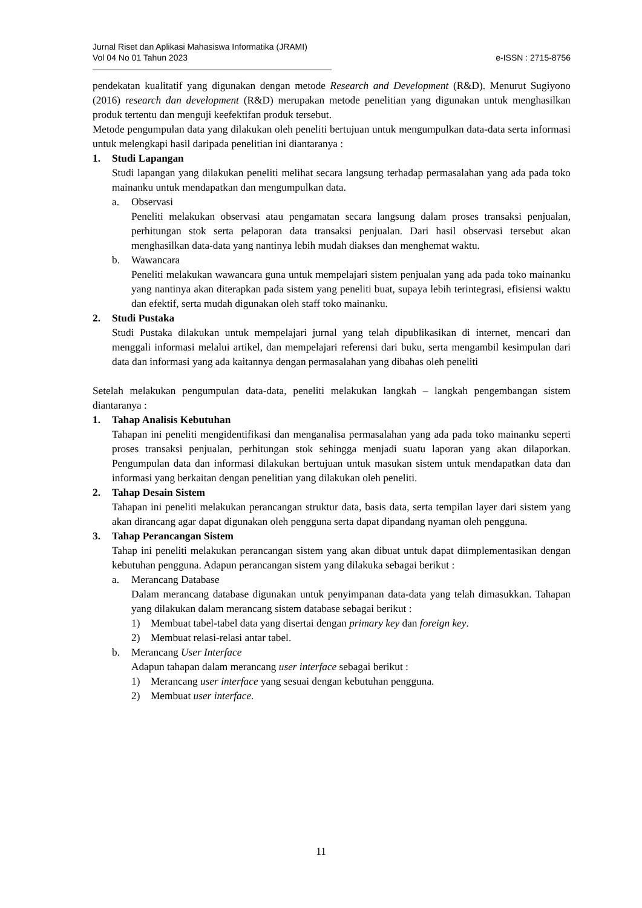Jurnal Riset dan Aplikasi Mahasiswa Informatika (JRAMI)
Vol 04 No 01 Tahun 2023
e-ISSN : 2715-8756
pendekatan kualitatif yang digunakan dengan metode Research and Development (R&D). Menurut Sugiyono (2016) research dan development (R&D) merupakan metode penelitian yang digunakan untuk menghasilkan produk tertentu dan menguji keefektifan produk tersebut.
Metode pengumpulan data yang dilakukan oleh peneliti bertujuan untuk mengumpulkan data-data serta informasi untuk melengkapi hasil daripada penelitian ini diantaranya :
1. Studi Lapangan
Studi lapangan yang dilakukan peneliti melihat secara langsung terhadap permasalahan yang ada pada toko mainanku untuk mendapatkan dan mengumpulkan data.
a. Observasi
Peneliti melakukan observasi atau pengamatan secara langsung dalam proses transaksi penjualan, perhitungan stok serta pelaporan data transaksi penjualan. Dari hasil observasi tersebut akan menghasilkan data-data yang nantinya lebih mudah diakses dan menghemat waktu.
b. Wawancara
Peneliti melakukan wawancara guna untuk mempelajari sistem penjualan yang ada pada toko mainanku yang nantinya akan diterapkan pada sistem yang peneliti buat, supaya lebih terintegrasi, efisiensi waktu dan efektif, serta mudah digunakan oleh staff toko mainanku.
2. Studi Pustaka
Studi Pustaka dilakukan untuk mempelajari jurnal yang telah dipublikasikan di internet, mencari dan menggali informasi melalui artikel, dan mempelajari referensi dari buku, serta mengambil kesimpulan dari data dan informasi yang ada kaitannya dengan permasalahan yang dibahas oleh peneliti
Setelah melakukan pengumpulan data-data, peneliti melakukan langkah – langkah pengembangan sistem diantaranya :
1. Tahap Analisis Kebutuhan
Tahapan ini peneliti mengidentifikasi dan menganalisa permasalahan yang ada pada toko mainanku seperti proses transaksi penjualan, perhitungan stok sehingga menjadi suatu laporan yang akan dilaporkan. Pengumpulan data dan informasi dilakukan bertujuan untuk masukan sistem untuk mendapatkan data dan informasi yang berkaitan dengan penelitian yang dilakukan oleh peneliti.
2. Tahap Desain Sistem
Tahapan ini peneliti melakukan perancangan struktur data, basis data, serta tempilan layer dari sistem yang akan dirancang agar dapat digunakan oleh pengguna serta dapat dipandang nyaman oleh pengguna.
3. Tahap Perancangan Sistem
Tahap ini peneliti melakukan perancangan sistem yang akan dibuat untuk dapat diimplementasikan dengan kebutuhan pengguna. Adapun perancangan sistem yang dilakuka sebagai berikut :
a. Merancang Database
Dalam merancang database digunakan untuk penyimpanan data-data yang telah dimasukkan. Tahapan yang dilakukan dalam merancang sistem database sebagai berikut :
1) Membuat tabel-tabel data yang disertai dengan primary key dan foreign key.
2) Membuat relasi-relasi antar tabel.
b. Merancang User Interface
Adapun tahapan dalam merancang user interface sebagai berikut :
1) Merancang user interface yang sesuai dengan kebutuhan pengguna.
2) Membuat user interface.
11